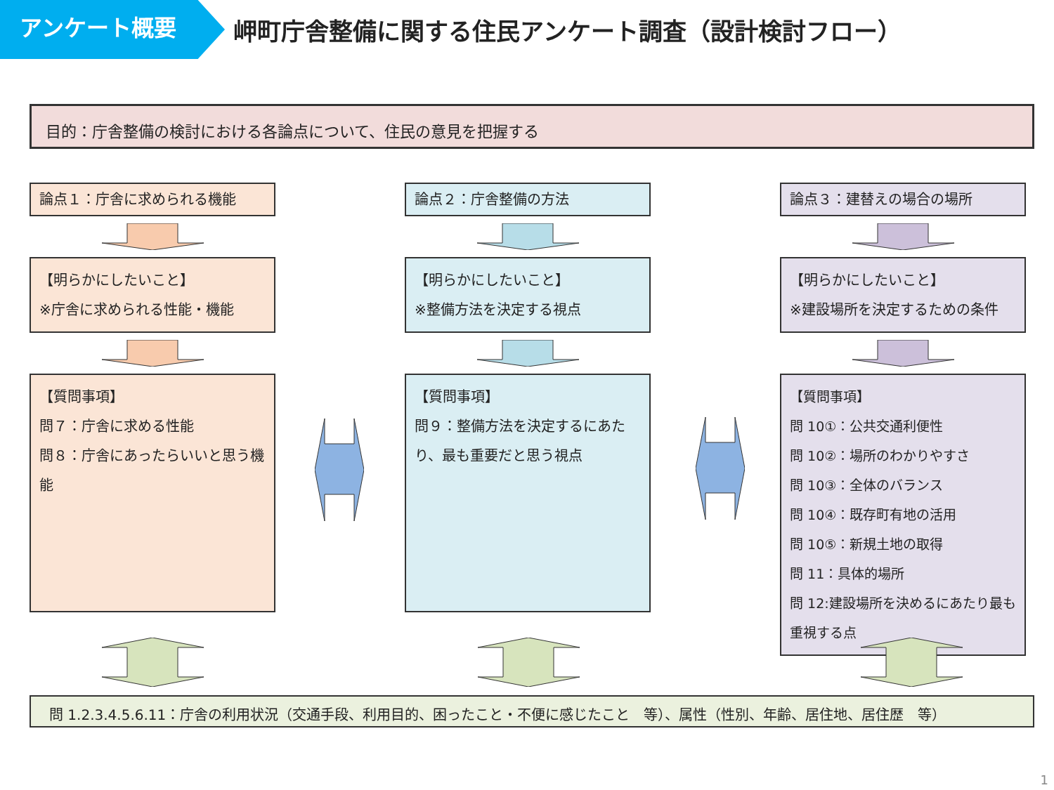アンケート概要
岬町庁舎整備に関する住民アンケート調査（設計検討フロー）
目的：庁舎整備の検討における各論点について、住民の意見を把握する
論点１：庁舎に求められる機能
【明らかにしたいこと】
※庁舎に求められる性能・機能
【質問事項】
問７：庁舎に求める性能
問８：庁舎にあったらいいと思う機能
論点２：庁舎整備の方法
【明らかにしたいこと】
※整備方法を決定する視点
【質問事項】
問９：整備方法を決定するにあたり、最も重要だと思う視点
論点３：建替えの場合の場所
【明らかにしたいこと】
※建設場所を決定するための条件
【質問事項】
問 10①：公共交通利便性
問 10②：場所のわかりやすさ
問 10③：全体のバランス
問 10④：既存町有地の活用
問 10⑤：新規土地の取得
問 11：具体的場所
問 12:建設場所を決めるにあたり最も重視する点
問 1.2.3.4.5.6.11：庁舎の利用状況（交通手段、利用目的、困ったこと・不便に感じたこと　等）、属性（性別、年齢、居住地、居住歴　等）
1